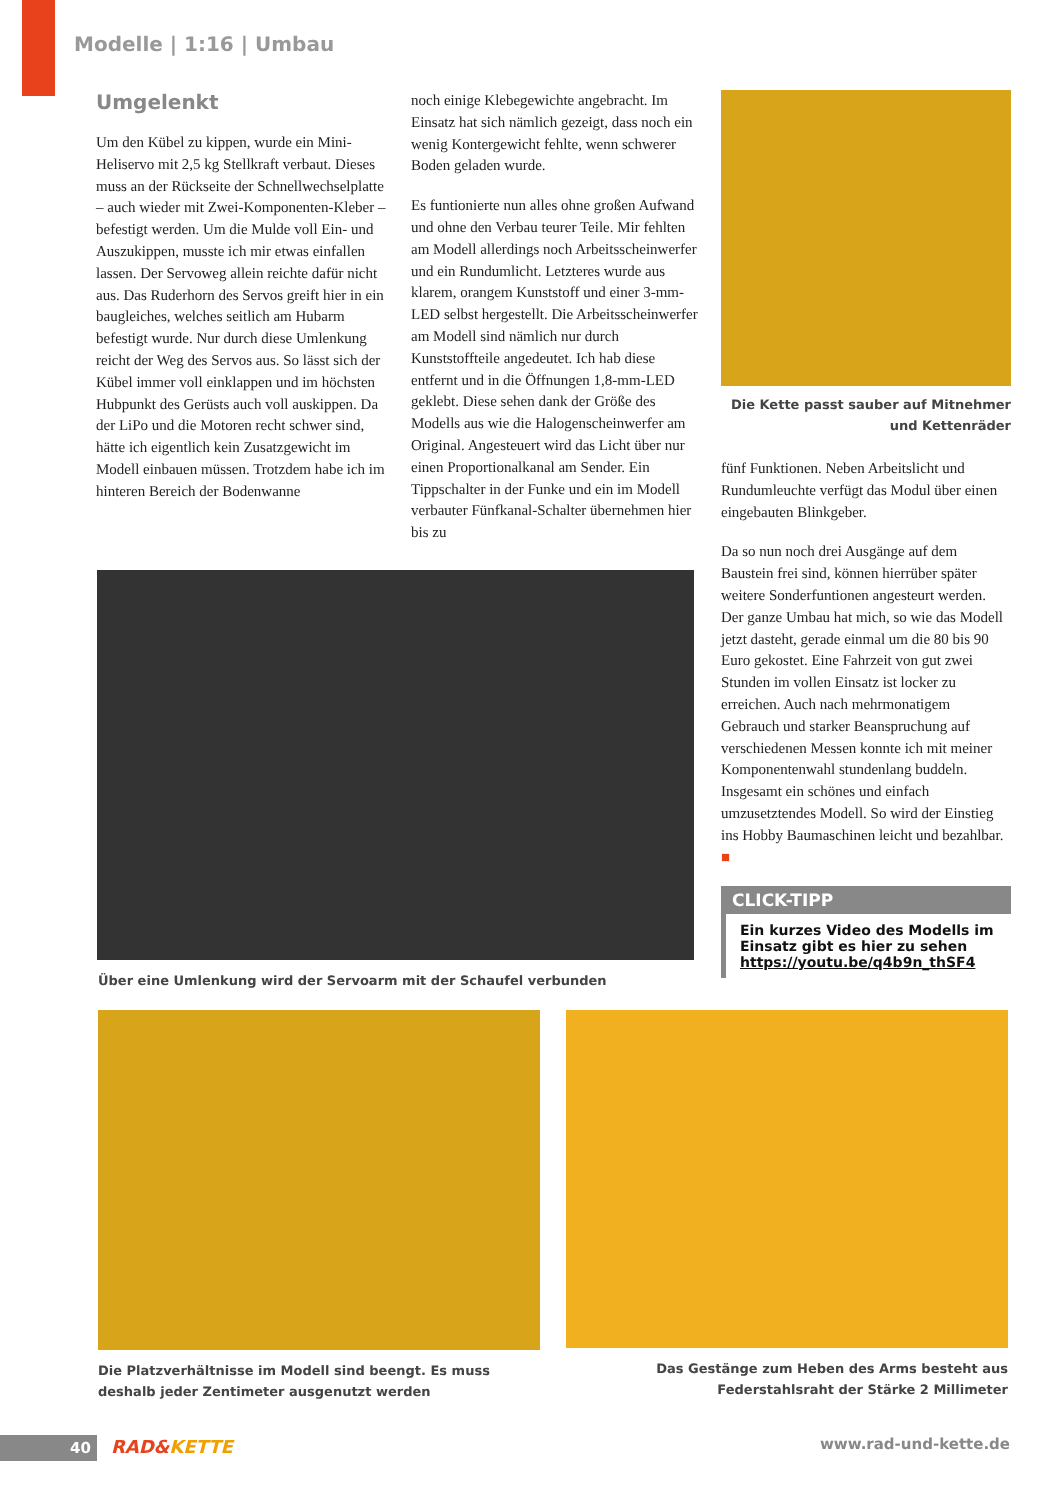Modelle | 1:16 | Umbau
Umgelenkt
Um den Kübel zu kippen, wurde ein Mini-Heliservo mit 2,5 kg Stellkraft verbaut. Dieses muss an der Rückseite der Schnellwechselplatte – auch wieder mit Zwei-Komponenten-Kleber – befestigt werden. Um die Mulde voll Ein- und Auszukippen, musste ich mir etwas einfallen lassen. Der Servoweg allein reichte dafür nicht aus. Das Ruderhorn des Servos greift hier in ein baugleiches, welches seitlich am Hubarm befestigt wurde. Nur durch diese Umlenkung reicht der Weg des Servos aus. So lässt sich der Kübel immer voll einklappen und im höchsten Hubpunkt des Gerüsts auch voll auskippen. Da der LiPo und die Motoren recht schwer sind, hätte ich eigentlich kein Zusatzgewicht im Modell einbauen müssen. Trotzdem habe ich im hinteren Bereich der Bodenwanne
noch einige Klebegewichte angebracht. Im Einsatz hat sich nämlich gezeigt, dass noch ein wenig Kontergewicht fehlte, wenn schwerer Boden geladen wurde.
Es funtionierte nun alles ohne großen Aufwand und ohne den Verbau teurer Teile. Mir fehlten am Modell allerdings noch Arbeitsscheinwerfer und ein Rundumlicht. Letzteres wurde aus klarem, orangem Kunststoff und einer 3-mm-LED selbst hergestellt. Die Arbeitsscheinwerfer am Modell sind nämlich nur durch Kunststoffteile angedeutet. Ich hab diese entfernt und in die Öffnungen 1,8-mm-LED geklebt. Diese sehen dank der Größe des Modells aus wie die Halogenscheinwerfer am Original. Angesteuert wird das Licht über nur einen Proportionalkanal am Sender. Ein Tippschalter in der Funke und ein im Modell verbauter Fünfkanal-Schalter übernehmen hier bis zu
Die Kette passt sauber auf Mitnehmer und Kettenräder
fünf Funktionen. Neben Arbeitslicht und Rundumleuchte verfügt das Modul über einen eingebauten Blinkgeber.
Da so nun noch drei Ausgänge auf dem Baustein frei sind, können hierrüber später weitere Sonderfuntionen angesteurt werden. Der ganze Umbau hat mich, so wie das Modell jetzt dasteht, gerade einmal um die 80 bis 90 Euro gekostet. Eine Fahrzeit von gut zwei Stunden im vollen Einsatz ist locker zu erreichen. Auch nach mehrmonatigem Gebrauch und starker Beanspruchung auf verschiedenen Messen konnte ich mit meiner Komponentenwahl stundenlang buddeln. Insgesamt ein schönes und einfach umzusetztendes Modell. So wird der Einstieg ins Hobby Baumaschinen leicht und bezahlbar. ■
CLICK-TIPP
Ein kurzes Video des Modells im Einsatz gibt es hier zu sehen
https://youtu.be/q4b9n_thSF4
Über eine Umlenkung wird der Servoarm mit der Schaufel verbunden
Die Platzverhältnisse im Modell sind beengt. Es muss deshalb jeder Zentimeter ausgenutzt werden
Das Gestänge zum Heben des Arms besteht aus Federstahlsraht der Stärke 2 Millimeter
40 RAD&KETTE www.rad-und-kette.de